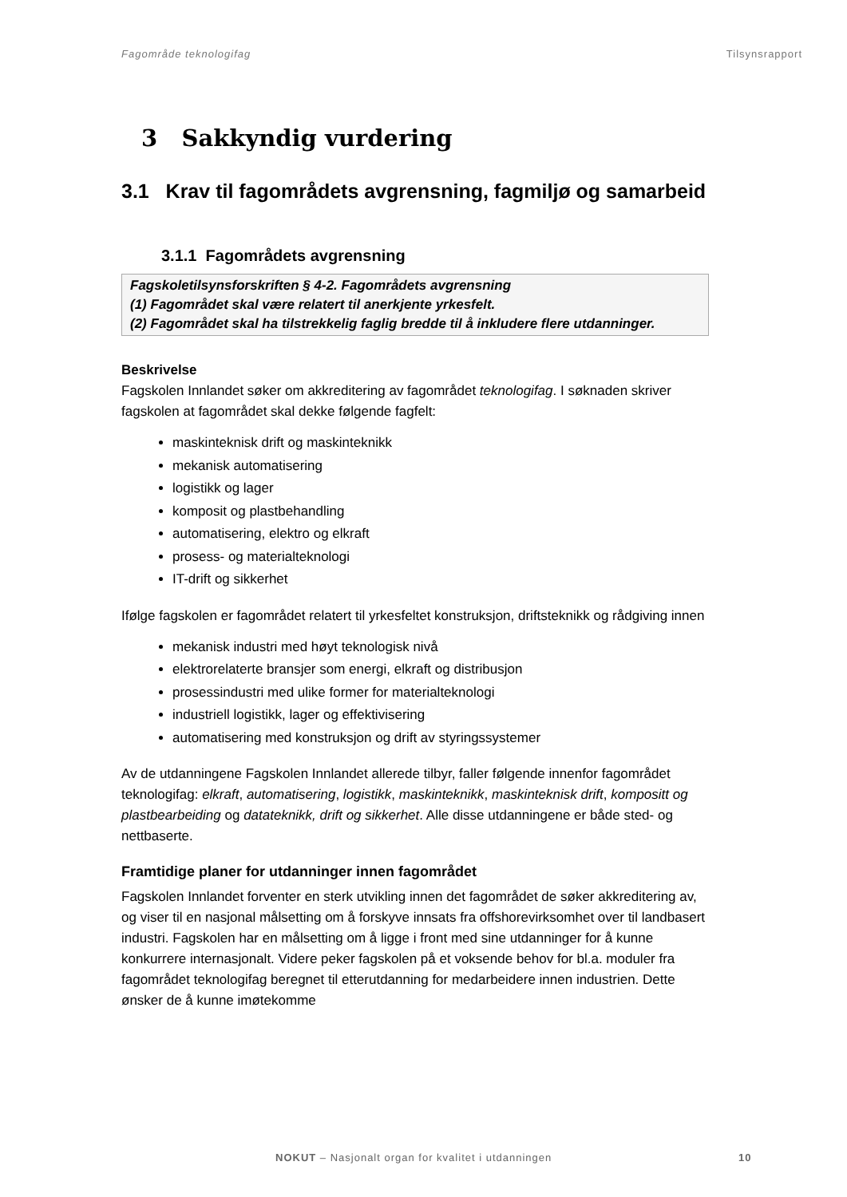Fagområde teknologifag Tilsynsrapport
3 Sakkyndig vurdering
3.1 Krav til fagområdets avgrensning, fagmiljø og samarbeid
3.1.1 Fagområdets avgrensning
Fagskoletilsynsforskriften § 4-2. Fagområdets avgrensning
(1) Fagområdet skal være relatert til anerkjente yrkesfelt.
(2) Fagområdet skal ha tilstrekkelig faglig bredde til å inkludere flere utdanninger.
Beskrivelse
Fagskolen Innlandet søker om akkreditering av fagområdet teknologifag. I søknaden skriver fagskolen at fagområdet skal dekke følgende fagfelt:
maskinteknisk drift og maskinteknikk
mekanisk automatisering
logistikk og lager
komposit og plastbehandling
automatisering, elektro og elkraft
prosess- og materialteknologi
IT-drift og sikkerhet
Ifølge fagskolen er fagområdet relatert til yrkesfeltet konstruksjon, driftsteknikk og rådgiving innen
mekanisk industri med høyt teknologisk nivå
elektrorelaterte bransjer som energi, elkraft og distribusjon
prosessindustri med ulike former for materialteknologi
industriell logistikk, lager og effektivisering
automatisering med konstruksjon og drift av styringssystemer
Av de utdanningene Fagskolen Innlandet allerede tilbyr, faller følgende innenfor fagområdet teknologifag: elkraft, automatisering, logistikk, maskinteknikk, maskinteknisk drift, kompositt og plastbearbeiding og datateknikk, drift og sikkerhet. Alle disse utdanningene er både sted- og nettbaserte.
Framtidige planer for utdanninger innen fagområdet
Fagskolen Innlandet forventer en sterk utvikling innen det fagområdet de søker akkreditering av, og viser til en nasjonal målsetting om å forskyve innsats fra offshorevirksomhet over til landbasert industri. Fagskolen har en målsetting om å ligge i front med sine utdanninger for å kunne konkurrere internasjonalt. Videre peker fagskolen på et voksende behov for bl.a. moduler fra fagområdet teknologifag beregnet til etterutdanning for medarbeidere innen industrien. Dette ønsker de å kunne imøtekomme
NOKUT – Nasjonalt organ for kvalitet i utdanningen 10